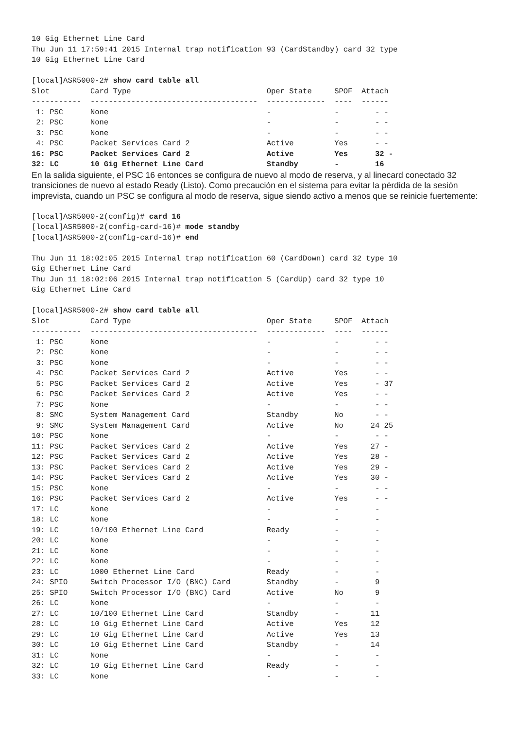10 Gig Ethernet Line Card
Thu Jun 11 17:59:41 2015 Internal trap notification 93 (CardStandby) card 32 type
10 Gig Ethernet Line Card

[local]ASR5000-2# show card table all
Slot         Card Type                              Oper State     SPOF  Attach
-----------  -------------------------------------  -------------  ----  ------
 1: PSC      None                                   -              -        - -
 2: PSC      None                                   -              -        - -
 3: PSC      None                                   -              -        - -
 4: PSC      Packet Services Card 2                 Active         Yes      - -
16: PSC      Packet Services Card 2                 Active         Yes      32 -
32: LC       10 Gig Ethernet Line Card              Standby        -        16
En la salida siguiente, el PSC 16 entonces se configura de nuevo al modo de reserva, y al linecard conectado 32 transiciones de nuevo al estado Ready (Listo). Como precaución en el sistema para evitar la pérdida de la sesión imprevista, cuando un PSC se configura al modo de reserva, sigue siendo activo a menos que se reinicie fuertemente:
[local]ASR5000-2(config)# card 16
[local]ASR5000-2(config-card-16)# mode standby
[local]ASR5000-2(config-card-16)# end

Thu Jun 11 18:02:05 2015 Internal trap notification 60 (CardDown) card 32 type 10
Gig Ethernet Line Card
Thu Jun 11 18:02:06 2015 Internal trap notification 5 (CardUp) card 32 type 10
Gig Ethernet Line Card

[local]ASR5000-2# show card table all
Slot         Card Type                              Oper State     SPOF  Attach
-----------  -------------------------------------  -------------  ----  ------
 1: PSC      None                                   -              -        - -
 2: PSC      None                                   -              -        - -
 3: PSC      None                                   -              -        - -
 4: PSC      Packet Services Card 2                 Active         Yes      - -
 5: PSC      Packet Services Card 2                 Active         Yes      - 37
 6: PSC      Packet Services Card 2                 Active         Yes      - -
 7: PSC      None                                   -              -        - -
 8: SMC      System Management Card                 Standby        No       - -
 9: SMC      System Management Card                 Active         No      24 25
10: PSC      None                                   -              -        - -
11: PSC      Packet Services Card 2                 Active         Yes     27 -
12: PSC      Packet Services Card 2                 Active         Yes     28 -
13: PSC      Packet Services Card 2                 Active         Yes     29 -
14: PSC      Packet Services Card 2                 Active         Yes     30 -
15: PSC      None                                   -              -        - -
16: PSC      Packet Services Card 2                 Active         Yes      - -
17: LC       None                                   -              -        -
18: LC       None                                   -              -        -
19: LC       10/100 Ethernet Line Card              Ready          -        -
20: LC       None                                   -              -        -
21: LC       None                                   -              -        -
22: LC       None                                   -              -        -
23: LC       1000 Ethernet Line Card                Ready          -        -
24: SPIO     Switch Processor I/O (BNC) Card        Standby        -        9
25: SPIO     Switch Processor I/O (BNC) Card        Active         No       9
26: LC       None                                   -              -        -
27: LC       10/100 Ethernet Line Card              Standby        -       11
28: LC       10 Gig Ethernet Line Card              Active         Yes     12
29: LC       10 Gig Ethernet Line Card              Active         Yes     13
30: LC       10 Gig Ethernet Line Card              Standby        -       14
31: LC       None                                   -              -        -
32: LC       10 Gig Ethernet Line Card              Ready          -        -
33: LC       None                                   -              -        -